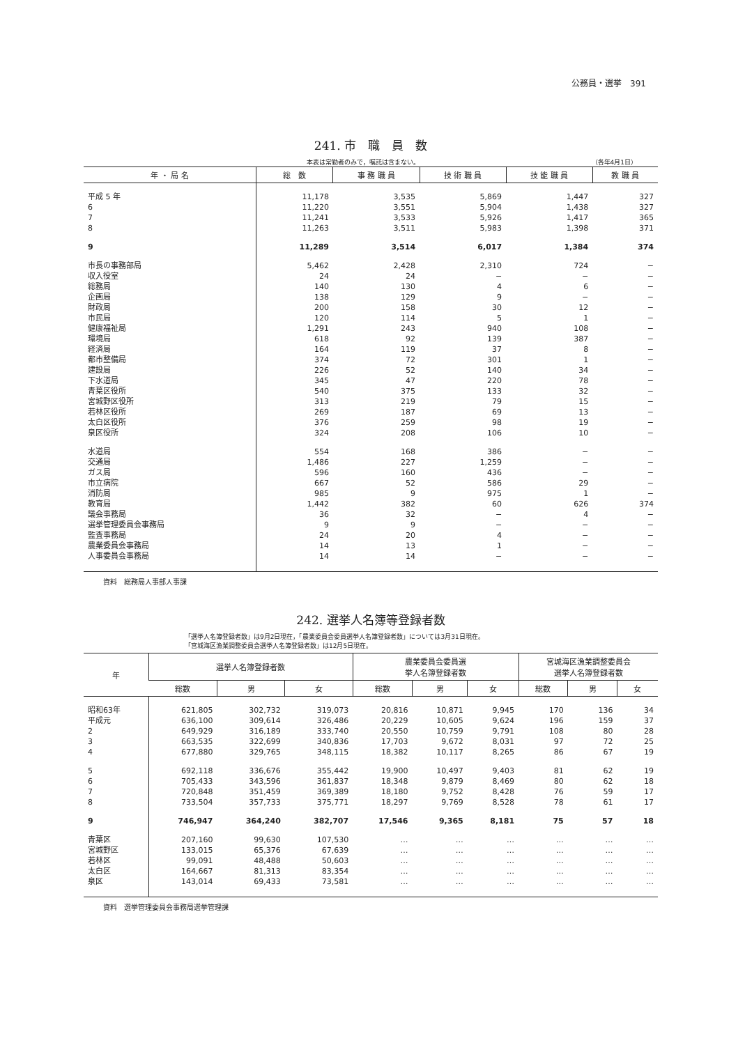公務員・選挙　391
241. 市　職　員　数
本表は常勤者のみで，嘱託は含まない。 （各年4月1日）
| 年 ・ 局 名 | 総 数 | 事 務 職 員 | 技 術 職 員 | 技 能 職 員 | 教 職 員 |
| --- | --- | --- | --- | --- | --- |
| 平成 5 年 | 11,178 | 3,535 | 5,869 | 1,447 | 327 |
| 6 | 11,220 | 3,551 | 5,904 | 1,438 | 327 |
| 7 | 11,241 | 3,533 | 5,926 | 1,417 | 365 |
| 8 | 11,263 | 3,511 | 5,983 | 1,398 | 371 |
| 9 | 11,289 | 3,514 | 6,017 | 1,384 | 374 |
| 市長の事務部局 | 5,462 | 2,428 | 2,310 | 724 | − |
| 収入役室 | 24 | 24 | − | − | − |
| 総務局 | 140 | 130 | 4 | 6 | − |
| 企画局 | 138 | 129 | 9 | − | − |
| 財政局 | 200 | 158 | 30 | 12 | − |
| 市民局 | 120 | 114 | 5 | 1 | − |
| 健康福祉局 | 1,291 | 243 | 940 | 108 | − |
| 環境局 | 618 | 92 | 139 | 387 | − |
| 経済局 | 164 | 119 | 37 | 8 | − |
| 都市整備局 | 374 | 72 | 301 | 1 | − |
| 建設局 | 226 | 52 | 140 | 34 | − |
| 下水道局 | 345 | 47 | 220 | 78 | − |
| 青葉区役所 | 540 | 375 | 133 | 32 | − |
| 宮城野区役所 | 313 | 219 | 79 | 15 | − |
| 若林区役所 | 269 | 187 | 69 | 13 | − |
| 太白区役所 | 376 | 259 | 98 | 19 | − |
| 泉区役所 | 324 | 208 | 106 | 10 | − |
| 水道局 | 554 | 168 | 386 | − | − |
| 交通局 | 1,486 | 227 | 1,259 | − | − |
| ガス局 | 596 | 160 | 436 | − | − |
| 市立病院 | 667 | 52 | 586 | 29 | − |
| 消防局 | 985 | 9 | 975 | 1 | − |
| 教育局 | 1,442 | 382 | 60 | 626 | 374 |
| 議会事務局 | 36 | 32 | − | 4 | − |
| 選挙管理委員会事務局 | 9 | 9 | − | − | − |
| 監査事務局 | 24 | 20 | 4 | − | − |
| 農業委員会事務局 | 14 | 13 | 1 | − | − |
| 人事委員会事務局 | 14 | 14 | − | − | − |
資料　総務局人事部人事課
242. 選挙人名簿等登録者数
「選挙人名簿登録者数」は9月2日現在，「農業委員会委員選挙人名簿登録者数」については3月31日現在。
「宮城海区漁業調整委員会選挙人名簿登録者数」は12月5日現在。
| 年 | 選挙人名簿登録者数 | | | 農業委員会委員選 挙人名簿登録者数 | | | 宮城海区漁業調整委員会 選挙人名簿登録者数 | | |
| --- | --- | --- | --- | --- | --- | --- | --- | --- | --- |
| | 総数 | 男 | 女 | 総数 | 男 | 女 | 総数 | 男 | 女 |
| 昭和63年 | 621,805 | 302,732 | 319,073 | 20,816 | 10,871 | 9,945 | 170 | 136 | 34 |
| 平成元 | 636,100 | 309,614 | 326,486 | 20,229 | 10,605 | 9,624 | 196 | 159 | 37 |
| 2 | 649,929 | 316,189 | 333,740 | 20,550 | 10,759 | 9,791 | 108 | 80 | 28 |
| 3 | 663,535 | 322,699 | 340,836 | 17,703 | 9,672 | 8,031 | 97 | 72 | 25 |
| 4 | 677,880 | 329,765 | 348,115 | 18,382 | 10,117 | 8,265 | 86 | 67 | 19 |
| 5 | 692,118 | 336,676 | 355,442 | 19,900 | 10,497 | 9,403 | 81 | 62 | 19 |
| 6 | 705,433 | 343,596 | 361,837 | 18,348 | 9,879 | 8,469 | 80 | 62 | 18 |
| 7 | 720,848 | 351,459 | 369,389 | 18,180 | 9,752 | 8,428 | 76 | 59 | 17 |
| 8 | 733,504 | 357,733 | 375,771 | 18,297 | 9,769 | 8,528 | 78 | 61 | 17 |
| 9 | 746,947 | 364,240 | 382,707 | 17,546 | 9,365 | 8,181 | 75 | 57 | 18 |
| 青葉区 | 207,160 | 99,630 | 107,530 | … | … | … | … | … | … |
| 宮城野区 | 133,015 | 65,376 | 67,639 | … | … | … | … | … | … |
| 若林区 | 99,091 | 48,488 | 50,603 | … | … | … | … | … | … |
| 太白区 | 164,667 | 81,313 | 83,354 | … | … | … | … | … | … |
| 泉区 | 143,014 | 69,433 | 73,581 | … | … | … | … | … | … |
資料　選挙管理委員会事務局選挙管理課